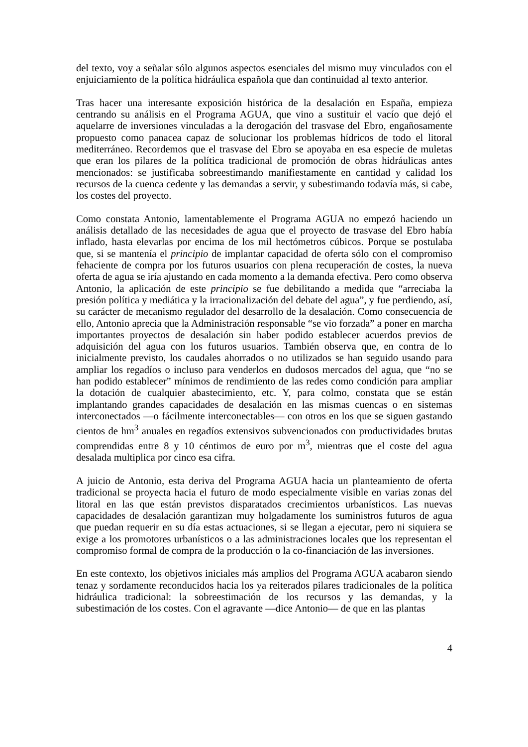del texto, voy a señalar sólo algunos aspectos esenciales del mismo muy vinculados con el enjuiciamiento de la política hidráulica española que dan continuidad al texto anterior.
Tras hacer una interesante exposición histórica de la desalación en España, empieza centrando su análisis en el Programa AGUA, que vino a sustituir el vacío que dejó el aquelarre de inversiones vinculadas a la derogación del trasvase del Ebro, engañosamente propuesto como panacea capaz de solucionar los problemas hídricos de todo el litoral mediterráneo. Recordemos que el trasvase del Ebro se apoyaba en esa especie de muletas que eran los pilares de la política tradicional de promoción de obras hidráulicas antes mencionados: se justificaba sobreestimando manifiestamente en cantidad y calidad los recursos de la cuenca cedente y las demandas a servir, y subestimando todavía más, si cabe, los costes del proyecto.
Como constata Antonio, lamentablemente el Programa AGUA no empezó haciendo un análisis detallado de las necesidades de agua que el proyecto de trasvase del Ebro había inflado, hasta elevarlas por encima de los mil hectómetros cúbicos. Porque se postulaba que, si se mantenía el principio de implantar capacidad de oferta sólo con el compromiso fehaciente de compra por los futuros usuarios con plena recuperación de costes, la nueva oferta de agua se iría ajustando en cada momento a la demanda efectiva. Pero como observa Antonio, la aplicación de este principio se fue debilitando a medida que “arreciaba la presión política y mediática y la irracionalización del debate del agua”, y fue perdiendo, así, su carácter de mecanismo regulador del desarrollo de la desalación. Como consecuencia de ello, Antonio aprecia que la Administración responsable “se vio forzada” a poner en marcha importantes proyectos de desalación sin haber podido establecer acuerdos previos de adquisición del agua con los futuros usuarios. También observa que, en contra de lo inicialmente previsto, los caudales ahorrados o no utilizados se han seguido usando para ampliar los regadíos o incluso para venderlos en dudosos mercados del agua, que “no se han podido establecer” mínimos de rendimiento de las redes como condición para ampliar la dotación de cualquier abastecimiento, etc. Y, para colmo, constata que se están implantando grandes capacidades de desalación en las mismas cuencas o en sistemas interconectados —o fácilmente interconectables— con otros en los que se siguen gastando cientos de hm<sup>3</sup> anuales en regadíos extensivos subvencionados con productividades brutas comprendidas entre 8 y 10 céntimos de euro por m<sup>3</sup>, mientras que el coste del agua desalada multiplica por cinco esa cifra.
A juicio de Antonio, esta deriva del Programa AGUA hacia un planteamiento de oferta tradicional se proyecta hacia el futuro de modo especialmente visible en varias zonas del litoral en las que están previstos disparatados crecimientos urbanísticos. Las nuevas capacidades de desalación garantizan muy holgadamente los suministros futuros de agua que puedan requerir en su día estas actuaciones, si se llegan a ejecutar, pero ni siquiera se exige a los promotores urbanísticos o a las administraciones locales que los representan el compromiso formal de compra de la producción o la co-financiación de las inversiones.
En este contexto, los objetivos iniciales más amplios del Programa AGUA acabaron siendo tenaz y sordamente reconducidos hacia los ya reiterados pilares tradicionales de la política hidráulica tradicional: la sobreestimación de los recursos y las demandas, y la subestimación de los costes. Con el agravante —dice Antonio— de que en las plantas
4